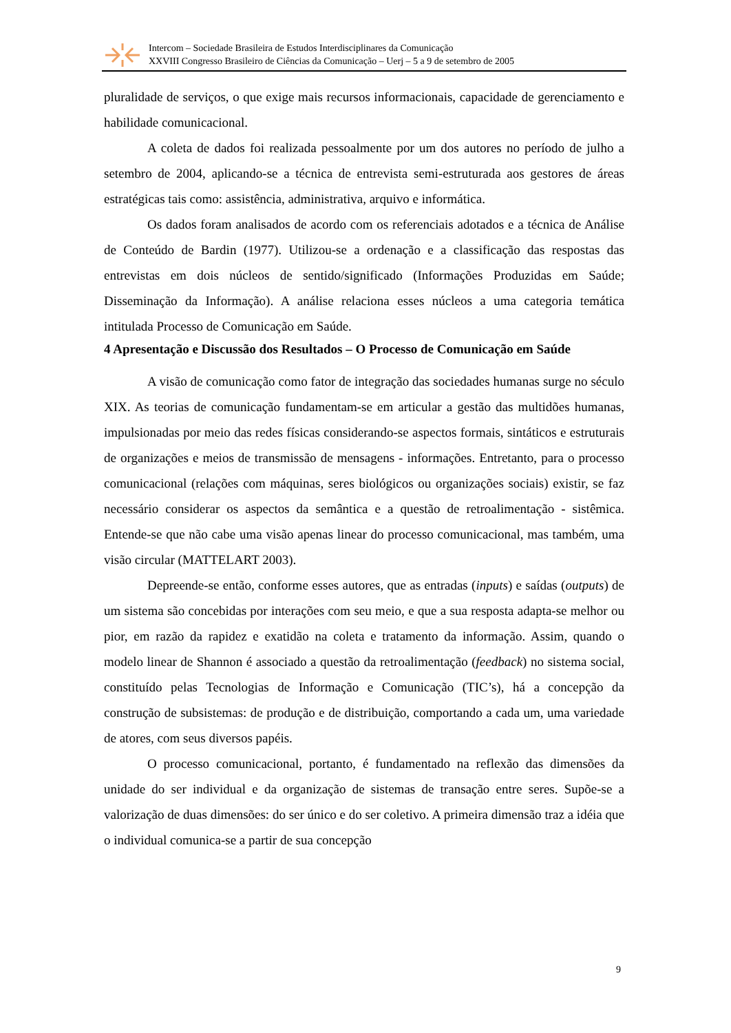Intercom – Sociedade Brasileira de Estudos Interdisciplinares da Comunicação
XXVIII Congresso Brasileiro de Ciências da Comunicação – Uerj – 5 a 9 de setembro de 2005
pluralidade de serviços, o que exige mais recursos informacionais, capacidade de gerenciamento e habilidade comunicacional.
A coleta de dados foi realizada pessoalmente por um dos autores no período de julho a setembro de 2004, aplicando-se a técnica de entrevista semi-estruturada aos gestores de áreas estratégicas tais como: assistência, administrativa, arquivo e informática.
Os dados foram analisados de acordo com os referenciais adotados e a técnica de Análise de Conteúdo de Bardin (1977). Utilizou-se a ordenação e a classificação das respostas das entrevistas em dois núcleos de sentido/significado (Informações Produzidas em Saúde; Disseminação da Informação). A análise relaciona esses núcleos a uma categoria temática intitulada Processo de Comunicação em Saúde.
4 Apresentação e Discussão dos Resultados – O Processo de Comunicação em Saúde
A visão de comunicação como fator de integração das sociedades humanas surge no século XIX. As teorias de comunicação fundamentam-se em articular a gestão das multidões humanas, impulsionadas por meio das redes físicas considerando-se aspectos formais, sintáticos e estruturais de organizações e meios de transmissão de mensagens - informações. Entretanto, para o processo comunicacional (relações com máquinas, seres biológicos ou organizações sociais) existir, se faz necessário considerar os aspectos da semântica e a questão de retroalimentação - sistêmica. Entende-se que não cabe uma visão apenas linear do processo comunicacional, mas também, uma visão circular (MATTELART 2003).
Depreende-se então, conforme esses autores, que as entradas (inputs) e saídas (outputs) de um sistema são concebidas por interações com seu meio, e que a sua resposta adapta-se melhor ou pior, em razão da rapidez e exatidão na coleta e tratamento da informação. Assim, quando o modelo linear de Shannon é associado a questão da retroalimentação (feedback) no sistema social, constituído pelas Tecnologias de Informação e Comunicação (TIC’s), há a concepção da construção de subsistemas: de produção e de distribuição, comportando a cada um, uma variedade de atores, com seus diversos papéis.
O processo comunicacional, portanto, é fundamentado na reflexão das dimensões da unidade do ser individual e da organização de sistemas de transação entre seres. Supõe-se a valorização de duas dimensões: do ser único e do ser coletivo. A primeira dimensão traz a idéia que o individual comunica-se a partir de sua concepção
9